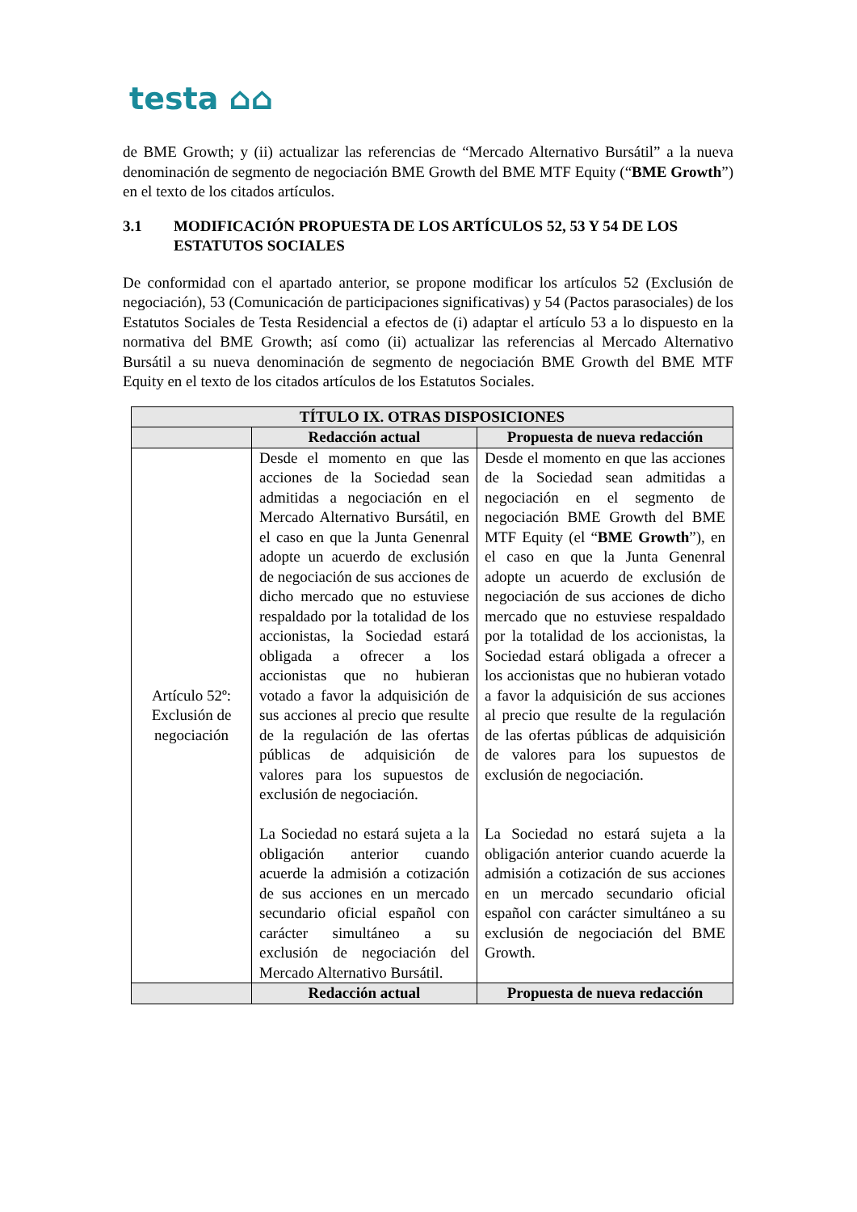testa ⌂⌂
de BME Growth; y (ii) actualizar las referencias de “Mercado Alternativo Bursátil” a la nueva denominación de segmento de negociación BME Growth del BME MTF Equity (“BME Growth”) en el texto de los citados artículos.
3.1 MODIFICACIÓN PROPUESTA DE LOS ARTÍCULOS 52, 53 Y 54 DE LOS ESTATUTOS SOCIALES
De conformidad con el apartado anterior, se propone modificar los artículos 52 (Exclusión de negociación), 53 (Comunicación de participaciones significativas) y 54 (Pactos parasociales) de los Estatutos Sociales de Testa Residencial a efectos de (i) adaptar el artículo 53 a lo dispuesto en la normativa del BME Growth; así como (ii) actualizar las referencias al Mercado Alternativo Bursátil a su nueva denominación de segmento de negociación BME Growth del BME MTF Equity en el texto de los citados artículos de los Estatutos Sociales.
| TÍTULO IX. OTRAS DISPOSICIONES | | |
| --- | --- | --- |
| | Redacción actual | Propuesta de nueva redacción |
| Artículo 52º: Exclusión de negociación | Desde el momento en que las acciones de la Sociedad sean admitidas a negociación en el Mercado Alternativo Bursátil, en el caso en que la Junta Genenral adopte un acuerdo de exclusión de negociación de sus acciones de dicho mercado que no estuviese respaldado por la totalidad de los accionistas, la Sociedad estará obligada a ofrecer a los accionistas que no hubieran votado a favor la adquisición de sus acciones al precio que resulte de la regulación de las ofertas públicas de adquisición de valores para los supuestos de exclusión de negociación. La Sociedad no estará sujeta a la obligación anterior cuando acuerde la admisión a cotización de sus acciones en un mercado secundario oficial español con carácter simultáneo a su exclusión de negociación del Mercado Alternativo Bursátil. | Desde el momento en que las acciones de la Sociedad sean admitidas a negociación en el segmento de negociación BME Growth del BME MTF Equity (el “ BME Growth ”), en el caso en que la Junta Genenral adopte un acuerdo de exclusión de negociación de sus acciones de dicho mercado que no estuviese respaldado por la totalidad de los accionistas, la Sociedad estará obligada a ofrecer a los accionistas que no hubieran votado a favor la adquisición de sus acciones al precio que resulte de la regulación de las ofertas públicas de adquisición de valores para los supuestos de exclusión de negociación. La Sociedad no estará sujeta a la obligación anterior cuando acuerde la admisión a cotización de sus acciones en un mercado secundario oficial español con carácter simultáneo a su exclusión de negociación del BME Growth. |
| | Redacción actual | Propuesta de nueva redacción |